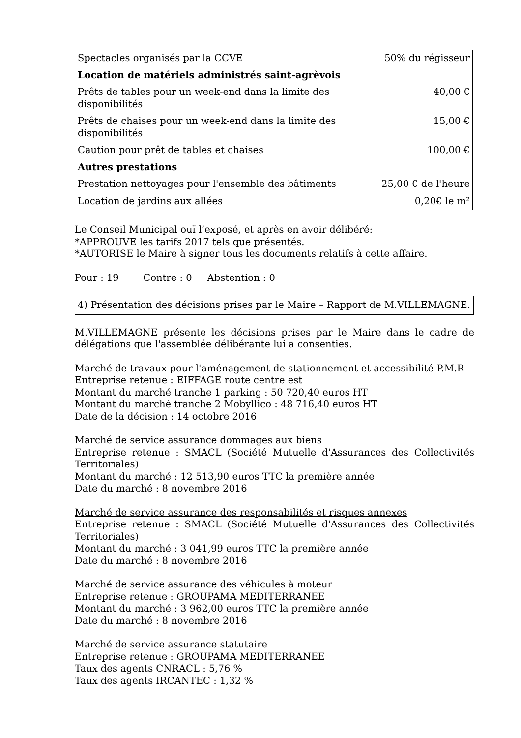| Spectacles organisés par la CCVE | 50% du régisseur |
| Location de matériels administrés saint-agrèvois | |
| Prêts de tables pour un week-end dans la limite des disponibilités | 40,00 € |
| Prêts de chaises pour un week-end dans la limite des disponibilités | 15,00 € |
| Caution pour prêt de tables et chaises | 100,00 € |
| Autres prestations | |
| Prestation nettoyages pour l'ensemble des bâtiments | 25,00 € de l'heure |
| Location de jardins aux allées | 0,20€ le m² |
Le Conseil Municipal ouï l’exposé, et après en avoir délibéré:
*APPROUVE les tarifs 2017 tels que présentés.
*AUTORISE le Maire à signer tous les documents relatifs à cette affaire.
Pour : 19 Contre : 0 Abstention : 0
4) Présentation des décisions prises par le Maire – Rapport de M.VILLEMAGNE.
M.VILLEMAGNE présente les décisions prises par le Maire dans le cadre de délégations que l'assemblée délibérante lui a consenties.
Marché de travaux pour l'aménagement de stationnement et accessibilité P.M.R
Entreprise retenue : EIFFAGE route centre est
Montant du marché tranche 1 parking : 50 720,40 euros HT
Montant du marché tranche 2 Mobyllico : 48 716,40 euros HT
Date de la décision : 14 octobre 2016
Marché de service assurance dommages aux biens
Entreprise retenue : SMACL (Société Mutuelle d'Assurances des Collectivités Territoriales)
Montant du marché : 12 513,90 euros TTC la première année
Date du marché : 8 novembre 2016
Marché de service assurance des responsabilités et risques annexes
Entreprise retenue : SMACL (Société Mutuelle d'Assurances des Collectivités Territoriales)
Montant du marché : 3 041,99 euros TTC la première année
Date du marché : 8 novembre 2016
Marché de service assurance des véhicules à moteur
Entreprise retenue : GROUPAMA MEDITERRANEE
Montant du marché : 3 962,00 euros TTC la première année
Date du marché : 8 novembre 2016
Marché de service assurance statutaire
Entreprise retenue : GROUPAMA MEDITERRANEE
Taux des agents CNRACL : 5,76 %
Taux des agents IRCANTEC : 1,32 %